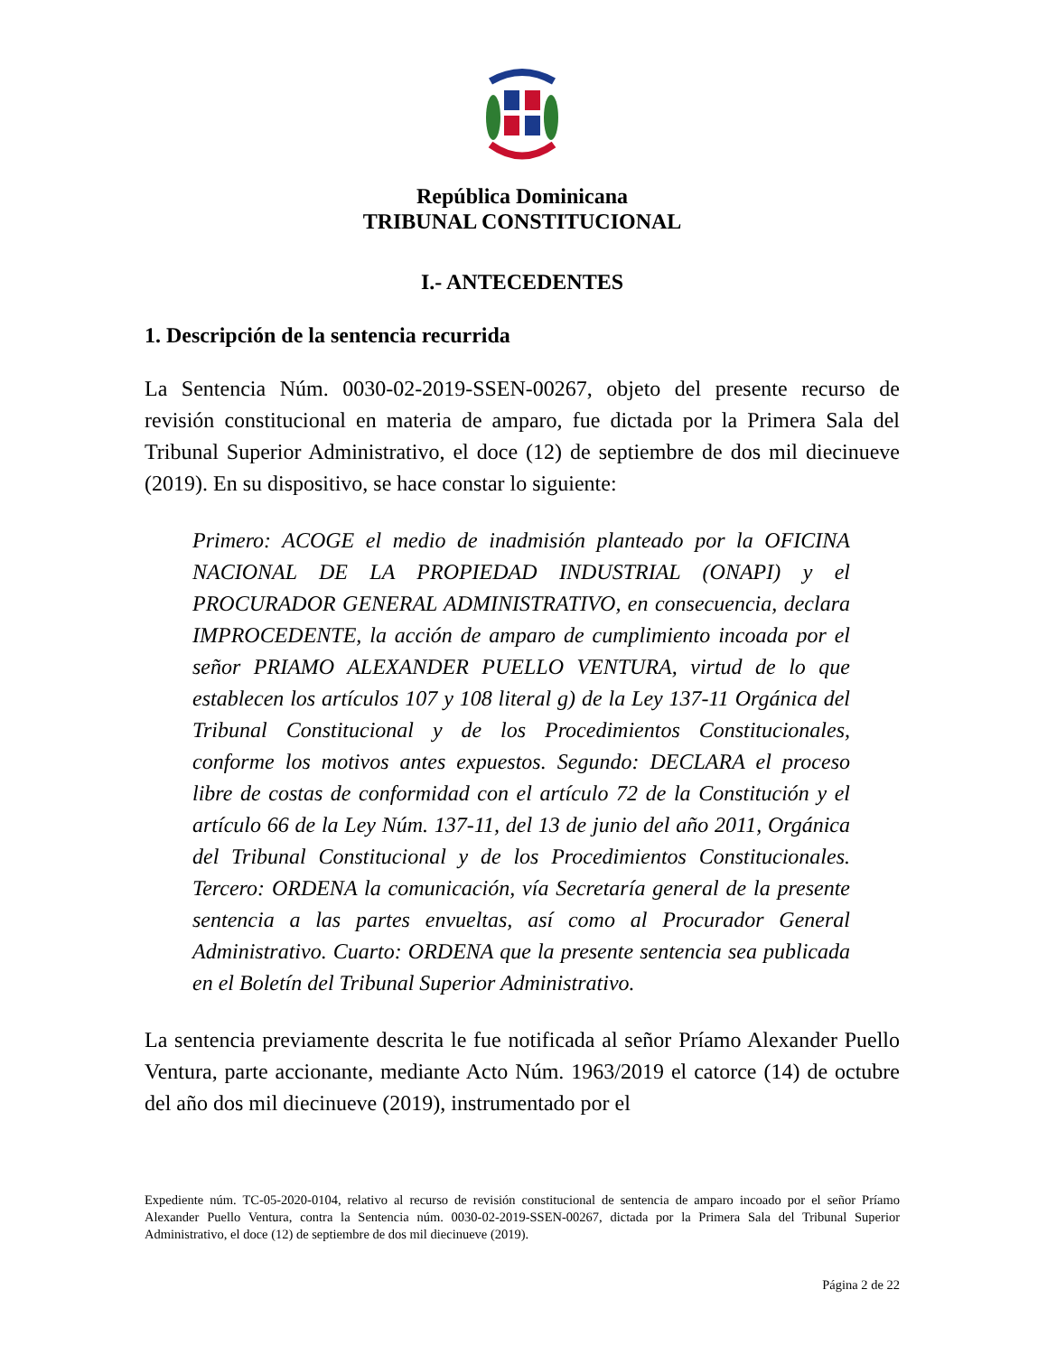República Dominicana
TRIBUNAL CONSTITUCIONAL
I.- ANTECEDENTES
1. Descripción de la sentencia recurrida
La Sentencia Núm. 0030-02-2019-SSEN-00267, objeto del presente recurso de revisión constitucional en materia de amparo, fue dictada por la Primera Sala del Tribunal Superior Administrativo, el doce (12) de septiembre de dos mil diecinueve (2019). En su dispositivo, se hace constar lo siguiente:
Primero: ACOGE el medio de inadmisión planteado por la OFICINA NACIONAL DE LA PROPIEDAD INDUSTRIAL (ONAPI) y el PROCURADOR GENERAL ADMINISTRATIVO, en consecuencia, declara IMPROCEDENTE, la acción de amparo de cumplimiento incoada por el señor PRIAMO ALEXANDER PUELLO VENTURA, virtud de lo que establecen los artículos 107 y 108 literal g) de la Ley 137-11 Orgánica del Tribunal Constitucional y de los Procedimientos Constitucionales, conforme los motivos antes expuestos. Segundo: DECLARA el proceso libre de costas de conformidad con el artículo 72 de la Constitución y el artículo 66 de la Ley Núm. 137-11, del 13 de junio del año 2011, Orgánica del Tribunal Constitucional y de los Procedimientos Constitucionales. Tercero: ORDENA la comunicación, vía Secretaría general de la presente sentencia a las partes envueltas, así como al Procurador General Administrativo. Cuarto: ORDENA que la presente sentencia sea publicada en el Boletín del Tribunal Superior Administrativo.
La sentencia previamente descrita le fue notificada al señor Príamo Alexander Puello Ventura, parte accionante, mediante Acto Núm. 1963/2019 el catorce (14) de octubre del año dos mil diecinueve (2019), instrumentado por el
Expediente núm. TC-05-2020-0104, relativo al recurso de revisión constitucional de sentencia de amparo incoado por el señor Príamo Alexander Puello Ventura, contra la Sentencia núm. 0030-02-2019-SSEN-00267, dictada por la Primera Sala del Tribunal Superior Administrativo, el doce (12) de septiembre de dos mil diecinueve (2019).
Página 2 de 22